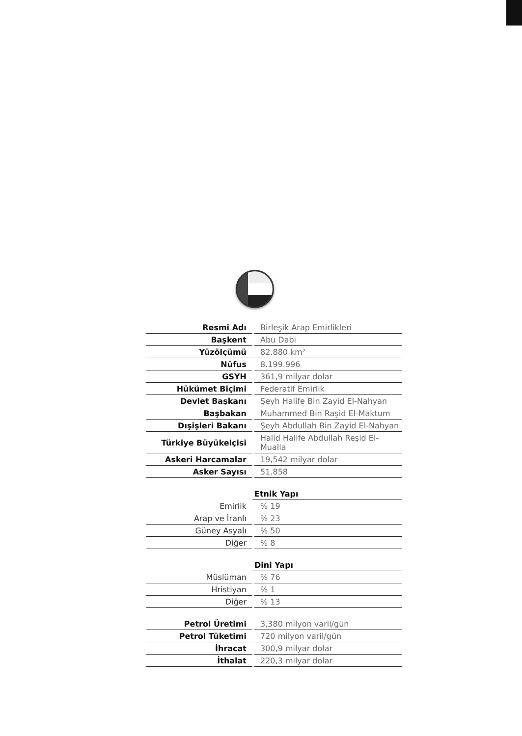| Resmi Adı | | Birleşik Arap Emirlikleri |
| Başkent | | Abu Dabi |
| Yüzölçümü | | 82.880 km² |
| Nüfus | | 8.199.996 |
| GSYH | | 361,9 milyar dolar |
| Hükümet Biçimi | | Federatif Emirlik |
| Devlet Başkanı | | Şeyh Halife Bin Zayid El-Nahyan |
| Başbakan | | Muhammed Bin Raşid El-Maktum |
| Dışişleri Bakanı | | Şeyh Abdullah Bin Zayid El-Nahyan |
| Türkiye Büyükelçisi | | Halid Halife Abdullah Reşid El-Mualla |
| Askeri Harcamalar | | 19,542 milyar dolar |
| Asker Sayısı | | 51.858 |
| | Etnik Yapı | |
| --- | --- | --- |
| Emirlik | | % 19 |
| Arap ve İranlı | | % 23 |
| Güney Asyalı | | % 50 |
| Diğer | | % 8 |
| | Dini Yapı | |
| --- | --- | --- |
| Müslüman | | % 76 |
| Hristiyan | | % 1 |
| Diğer | | % 13 |
| Petrol Üretimi | | 3,380 milyon varil/gün |
| Petrol Tüketimi | | 720 milyon varil/gün |
| İhracat | | 300,9 milyar dolar |
| İthalat | | 220,3 milyar dolar |